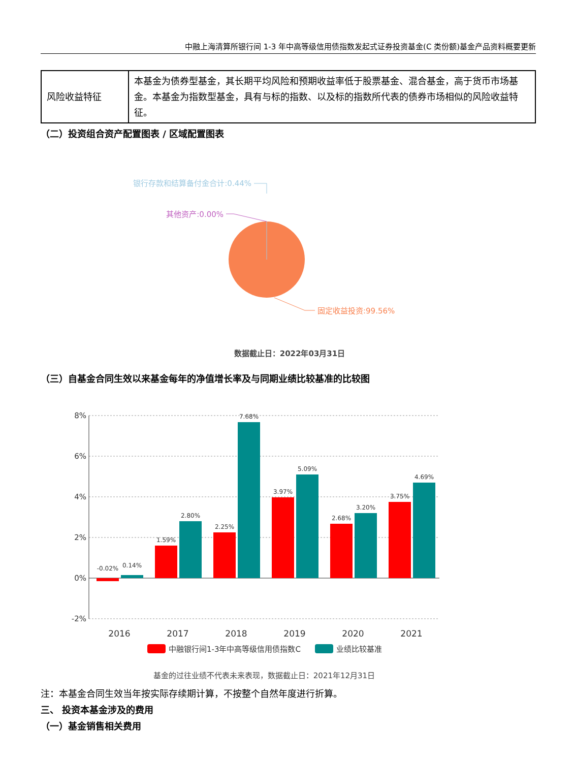中融上海清算所银行间 1-3 年中高等级信用债指数发起式证券投资基金(C 类份额)基金产品资料概要更新
| 风险收益特征 | 本基金为债券型基金，其长期平均风险和预期收益率低于股票基金、混合基金，高于货币市场基金。本基金为指数型基金，具有与标的指数、以及标的指数所代表的债券市场相似的风险收益特征。 |
（二）投资组合资产配置图表 / 区域配置图表
银行存款和结算备付金合计:0.44%
其他资产:0.00%
固定收益投资:99.56%
数据截止日：2022年03月31日
（三）自基金合同生效以来基金每年的净值增长率及与同期业绩比较基准的比较图
8%
6%
4%
2%
0%
-2%
-0.02%
0.14%
1.59%
2.80%
2.25%
7.68%
3.97%
5.09%
2.68%
3.20%
3.75%
4.69%
2016
2017
2018
2019
2020
2021
中融银行间1-3年中高等级信用债指数C
业绩比较基准
基金的过往业绩不代表未来表现，数据截止日：2021年12月31日
注：本基金合同生效当年按实际存续期计算，不按整个自然年度进行折算。
三、 投资本基金涉及的费用
（一）基金销售相关费用